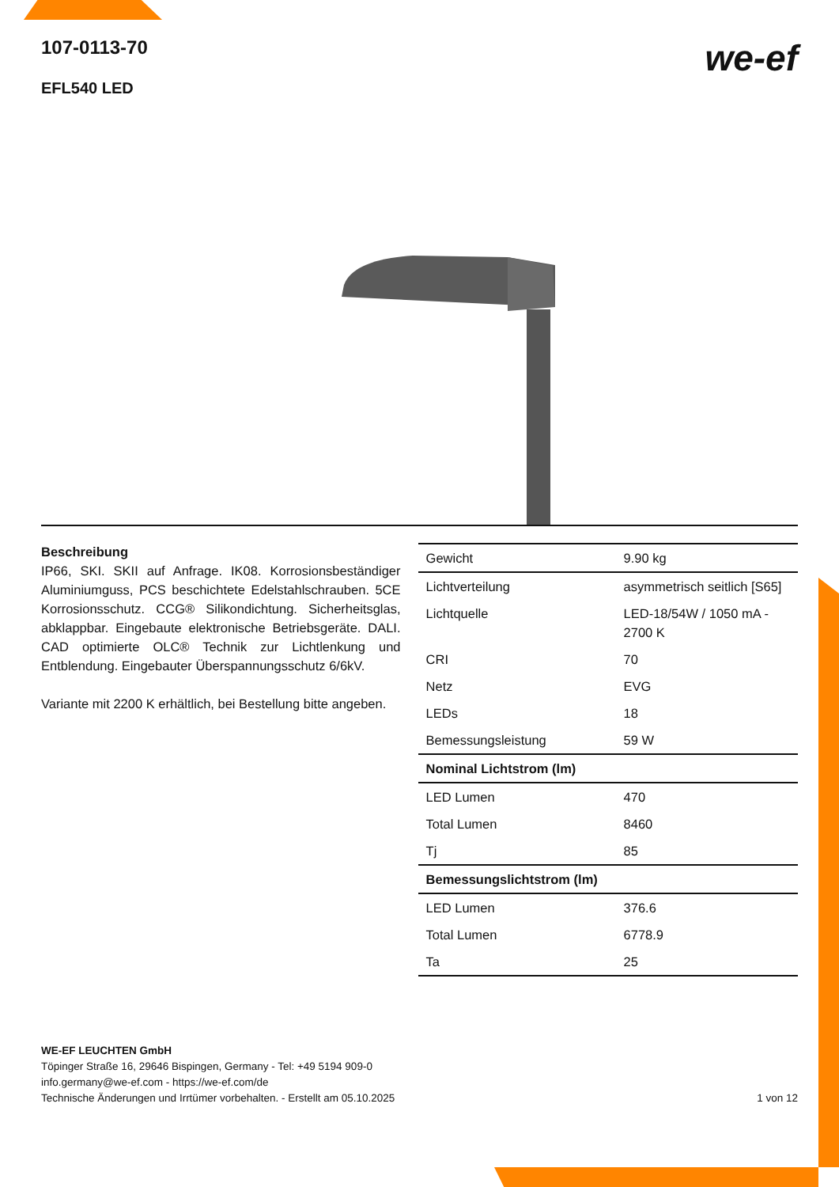107-0113-70
we-ef
EFL540 LED
Beschreibung
IP66, SKI. SKII auf Anfrage. IK08. Korrosionsbeständiger Aluminiumguss, PCS beschichtete Edelstahlschrauben. 5CE Korrosionsschutz. CCG® Silikondichtung. Sicherheitsglas, abklappbar. Eingebaute elektronische Betriebsgeräte. DALI. CAD optimierte OLC® Technik zur Lichtlenkung und Entblendung. Eingebauter Überspannungsschutz 6/6kV.
Variante mit 2200 K erhältlich, bei Bestellung bitte angeben.
| Gewicht | 9.90 kg |
| Lichtverteilung | asymmetrisch seitlich [S65] |
| Lichtquelle | LED-18/54W / 1050 mA - 2700 K |
| CRI | 70 |
| Netz | EVG |
| LEDs | 18 |
| Bemessungsleistung | 59 W |
| Nominal Lichtstrom (lm) | |
| LED Lumen | 470 |
| Total Lumen | 8460 |
| Tj | 85 |
| Bemessungslichtstrom (lm) | |
| LED Lumen | 376.6 |
| Total Lumen | 6778.9 |
| Ta | 25 |
WE-EF LEUCHTEN GmbH
Töpinger Straße 16, 29646 Bispingen, Germany - Tel: +49 5194 909-0
info.germany@we-ef.com - https://we-ef.com/de
Technische Änderungen und Irrtümer vorbehalten. - Erstellt am 05.10.2025 1 von 12